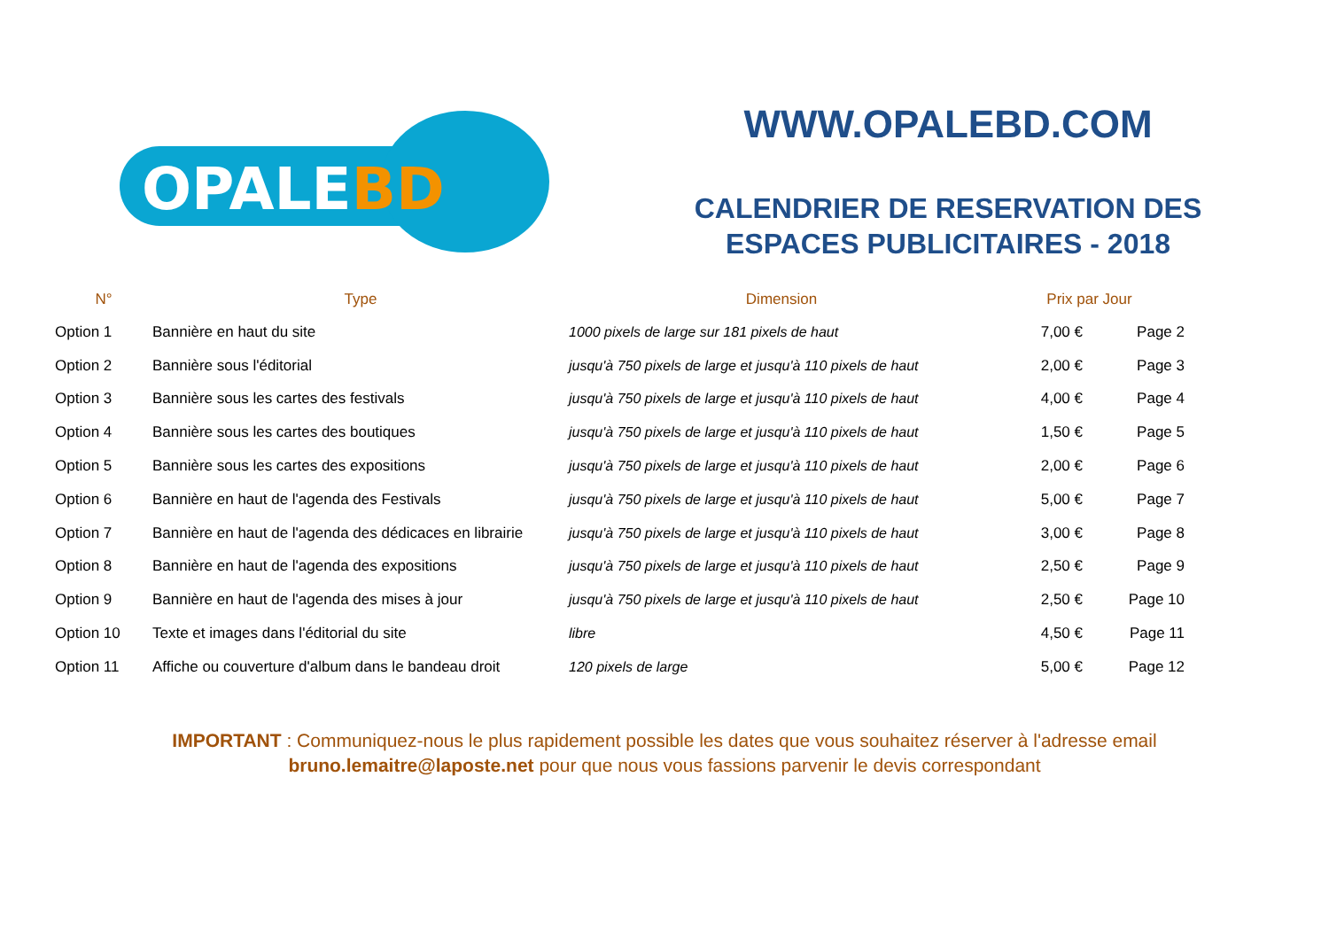OPALEBD
WWW.OPALEBD.COM
CALENDRIER DE RESERVATION DES
ESPACES PUBLICITAIRES - 2018
| N° | Type | Dimension | Prix par Jour | |
| --- | --- | --- | --- | --- |
| Option 1 | Bannière en haut du site | 1000 pixels de large sur 181 pixels de haut | 7,00 € | Page 2 |
| Option 2 | Bannière sous l'éditorial | jusqu'à 750 pixels de large et jusqu'à 110 pixels de haut | 2,00 € | Page 3 |
| Option 3 | Bannière sous les cartes des festivals | jusqu'à 750 pixels de large et jusqu'à 110 pixels de haut | 4,00 € | Page 4 |
| Option 4 | Bannière sous les cartes des boutiques | jusqu'à 750 pixels de large et jusqu'à 110 pixels de haut | 1,50 € | Page 5 |
| Option 5 | Bannière sous les cartes des expositions | jusqu'à 750 pixels de large et jusqu'à 110 pixels de haut | 2,00 € | Page 6 |
| Option 6 | Bannière en haut de l'agenda des Festivals | jusqu'à 750 pixels de large et jusqu'à 110 pixels de haut | 5,00 € | Page 7 |
| Option 7 | Bannière en haut de l'agenda des dédicaces en librairie | jusqu'à 750 pixels de large et jusqu'à 110 pixels de haut | 3,00 € | Page 8 |
| Option 8 | Bannière en haut de l'agenda des expositions | jusqu'à 750 pixels de large et jusqu'à 110 pixels de haut | 2,50 € | Page 9 |
| Option 9 | Bannière en haut de l'agenda des mises à jour | jusqu'à 750 pixels de large et jusqu'à 110 pixels de haut | 2,50 € | Page 10 |
| Option 10 | Texte et images dans l'éditorial du site | libre | 4,50 € | Page 11 |
| Option 11 | Affiche ou couverture d'album dans le bandeau droit | 120 pixels de large | 5,00 € | Page 12 |
IMPORTANT : Communiquez-nous le plus rapidement possible les dates que vous souhaitez réserver à l'adresse email
bruno.lemaitre@laposte.net pour que nous vous fassions parvenir le devis correspondant